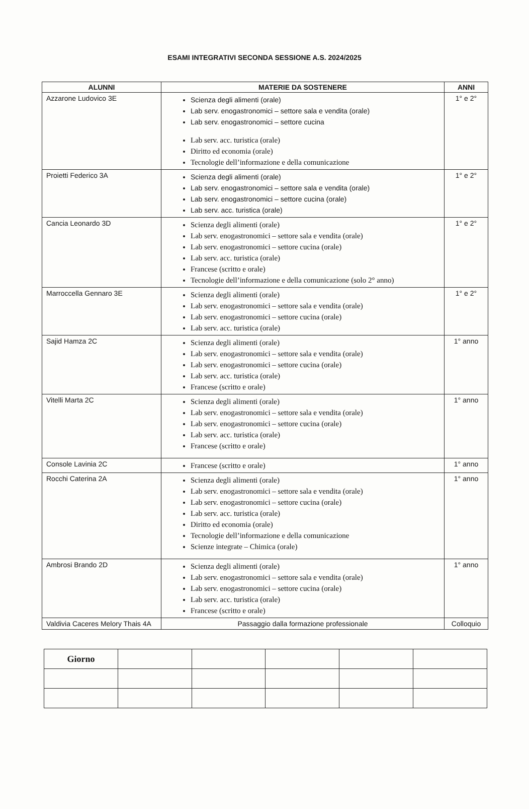ESAMI INTEGRATIVI SECONDA SESSIONE A.S. 2024/2025
| ALUNNI | MATERIE DA SOSTENERE | ANNI |
| --- | --- | --- |
| Azzarone Ludovico 3E | Scienza degli alimenti (orale) Lab serv. enogastronomici – settore sala e vendita (orale) Lab serv. enogastronomici – settore cucina Lab serv. acc. turistica (orale) Diritto ed economia (orale) Tecnologie dell’informazione e della comunicazione | 1° e 2° |
| Proietti Federico 3A | Scienza degli alimenti (orale) Lab serv. enogastronomici – settore sala e vendita (orale) Lab serv. enogastronomici – settore cucina (orale) Lab serv. acc. turistica (orale) | 1° e 2° |
| Cancia Leonardo 3D | Scienza degli alimenti (orale) Lab serv. enogastronomici – settore sala e vendita (orale) Lab serv. enogastronomici – settore cucina (orale) Lab serv. acc. turistica (orale) Francese (scritto e orale) Tecnologie dell’informazione e della comunicazione (solo 2° anno) | 1° e 2° |
| Marroccella Gennaro 3E | Scienza degli alimenti (orale) Lab serv. enogastronomici – settore sala e vendita (orale) Lab serv. enogastronomici – settore cucina (orale) Lab serv. acc. turistica (orale) | 1° e 2° |
| Sajid Hamza 2C | Scienza degli alimenti (orale) Lab serv. enogastronomici – settore sala e vendita (orale) Lab serv. enogastronomici – settore cucina (orale) Lab serv. acc. turistica (orale) Francese (scritto e orale) | 1° anno |
| Vitelli Marta 2C | Scienza degli alimenti (orale) Lab serv. enogastronomici – settore sala e vendita (orale) Lab serv. enogastronomici – settore cucina (orale) Lab serv. acc. turistica (orale) Francese (scritto e orale) | 1° anno |
| Console Lavinia 2C | Francese (scritto e orale) | 1° anno |
| Rocchi Caterina 2A | Scienza degli alimenti (orale) Lab serv. enogastronomici – settore sala e vendita (orale) Lab serv. enogastronomici – settore cucina (orale) Lab serv. acc. turistica (orale) Diritto ed economia (orale) Tecnologie dell’informazione e della comunicazione Scienze integrate – Chimica (orale) | 1° anno |
| Ambrosi Brando 2D | Scienza degli alimenti (orale) Lab serv. enogastronomici – settore sala e vendita (orale) Lab serv. enogastronomici – settore cucina (orale) Lab serv. acc. turistica (orale) Francese (scritto e orale) | 1° anno |
| Valdivia Caceres Melory Thais 4A | Passaggio dalla formazione professionale | Colloquio |
| Giorno | | | | | |